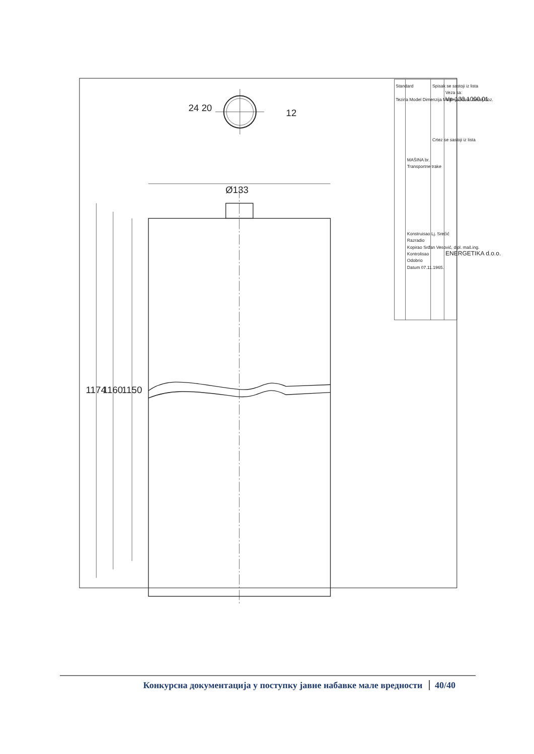1174
1160
1150
Ø133
24 20
12
Standard
Tezina Model Dimenzija Materijal Kom. Detalj Poz.
MAŠINA br.
Transportne trake
Konstruisao Lj. Srećić
Razradio
Kopirao Srđan Vesović, dipl. maš.ing.
Kontrolisao
Odobrio
Datum 07.11.1965.
Spisak se sastoji iz lista
Crtez se sastoji iz lista
Veza sa:
Vp-133.1000.01
ENERGETIKA d.o.o.
Конкурсна документација у поступку јавне набавке мале вредности 40/40